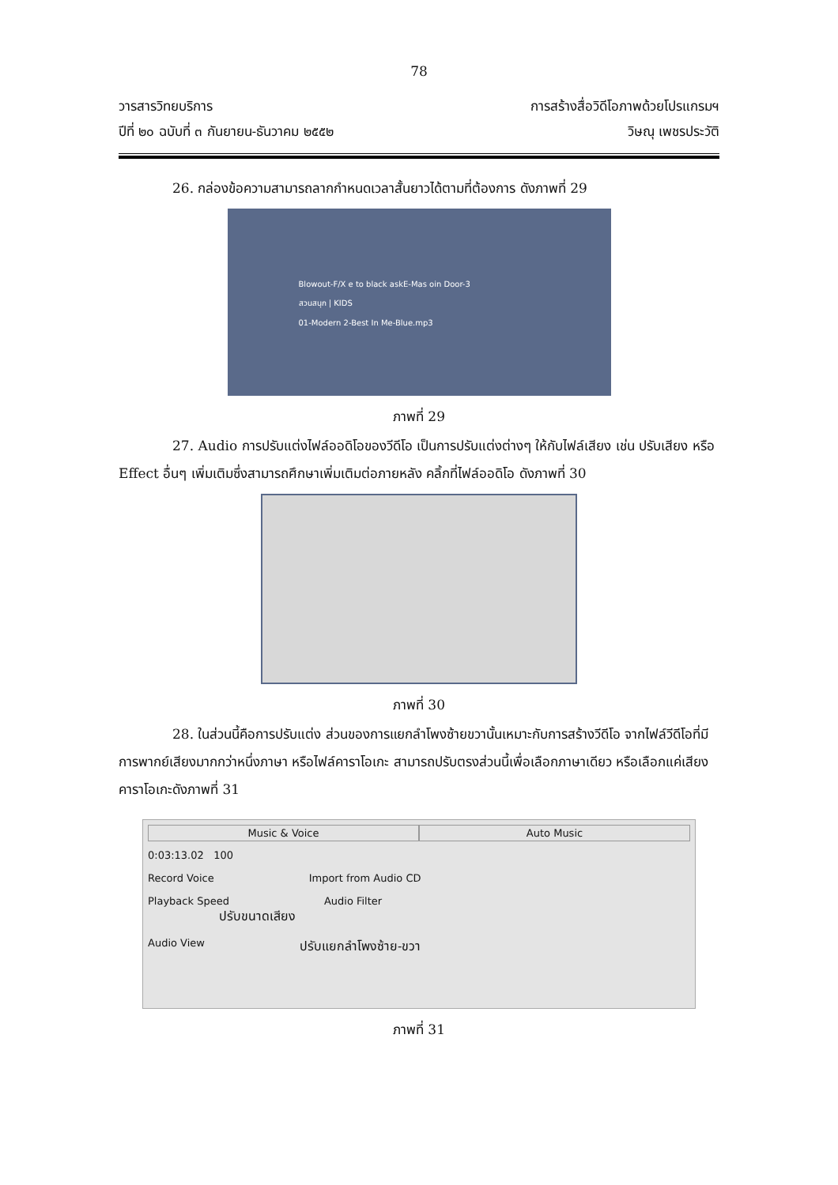78
วารสารวิทยบริการ
ปีที่ ๒๐ ฉบับที่ ๓ กันยายน-ธันวาคม ๒๕๕๒
การสร้างสื่อวิดีโอภาพด้วยโปรแกรมฯ
วิษณุ เพชรประวัติ
26. กล่องข้อความสามารถลากกำหนดเวลาสั้นยาวได้ตามที่ต้องการ ดังภาพที่ 29
Blowout-F/X e to black askE-Mas oin Door-3
สวนสนุก | KIDS
01-Modern 2-Best In Me-Blue.mp3
ภาพที่ 29
27. Audio การปรับแต่งไฟล์ออดิโอของวีดีโอ เป็นการปรับแต่งต่างๆ ให้กับไฟล์เสียง เช่น ปรับเสียง หรือ Effect อื่นๆ เพิ่มเติมซึ่งสามารถศึกษาเพิ่มเติมต่อภายหลัง คลิ้กที่ไฟล์ออดิโอ ดังภาพที่ 30
ภาพที่ 30
28. ในส่วนนี้คือการปรับแต่ง ส่วนของการแยกลำโพงซ้ายขวานั้นเหมาะกับการสร้างวีดีโอ จากไฟล์วีดีโอที่มีการพากย์เสียงมากกว่าหนึ่งภาษา หรือไฟล์คาราโอเกะ สามารถปรับตรงส่วนนี้เพื่อเลือกภาษาเดียว หรือเลือกแค่เสียงคาราโอเกะดังภาพที่ 31
Music & Voice Auto Music
0:03:13.02 100
Record Voice Import from Audio CD
Playback Speed Audio Filter
ปรับขนาดเสียง
Audio View
ปรับแยกลำโพงซ้าย-ขวา
ภาพที่ 31